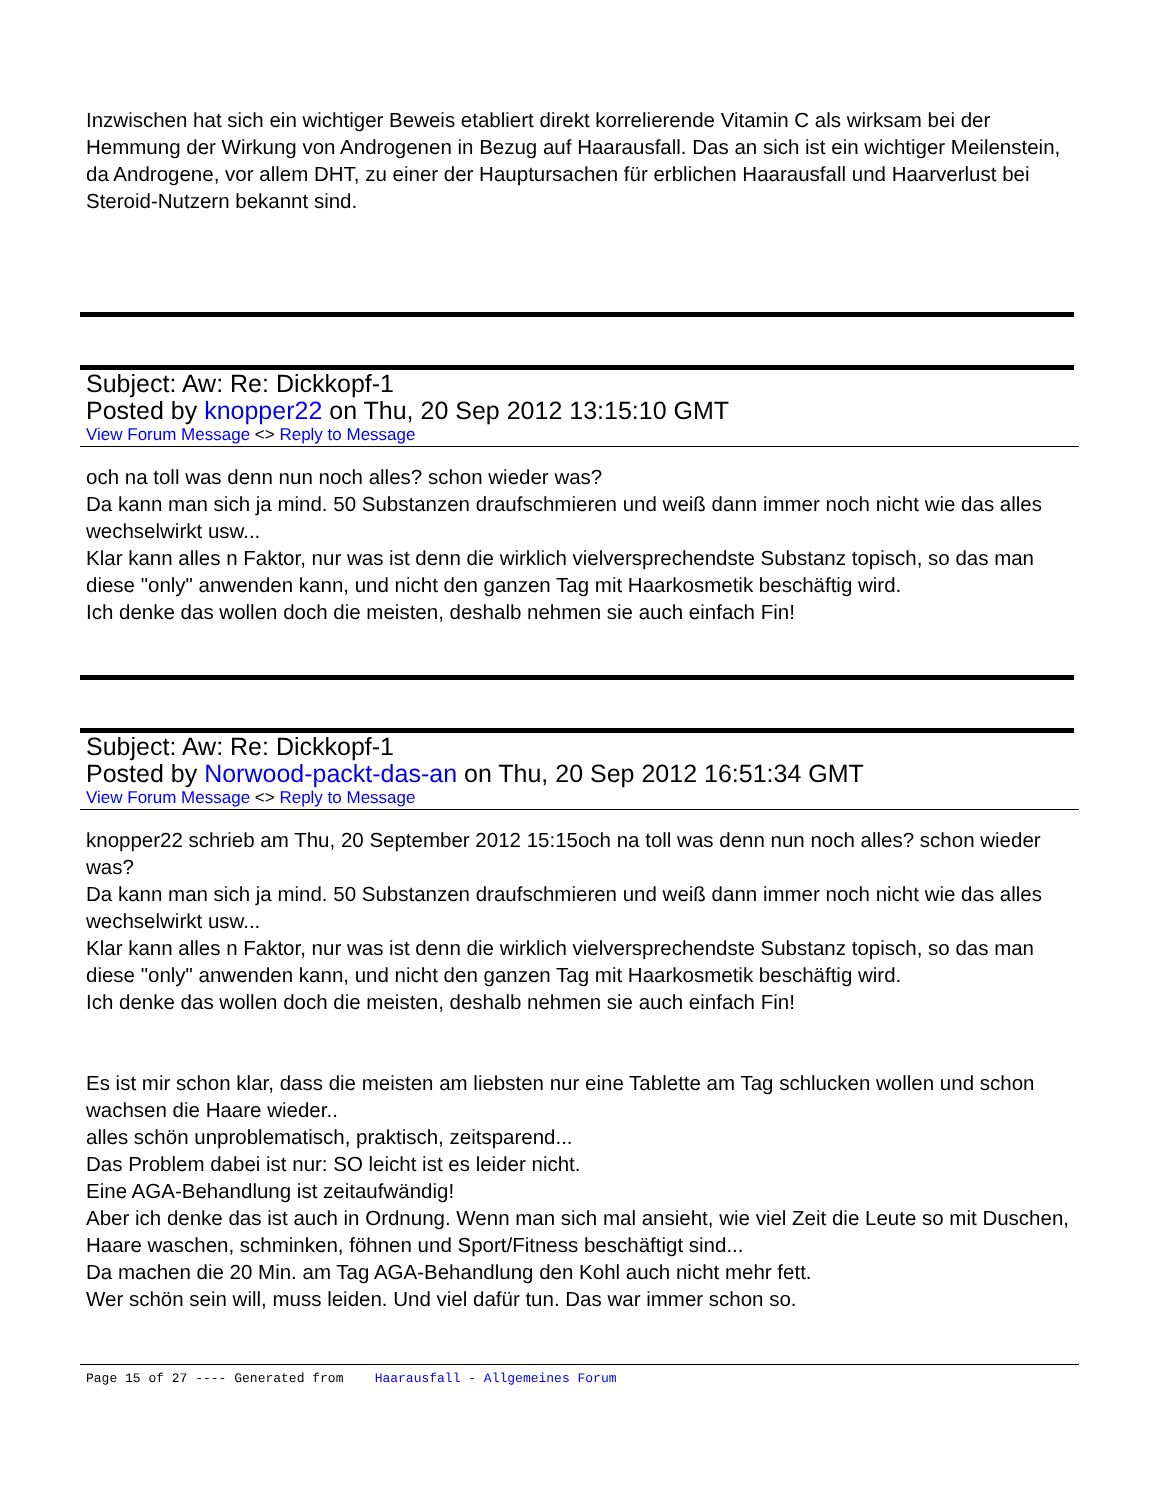Inzwischen hat sich ein wichtiger Beweis etabliert direkt korrelierende Vitamin C als wirksam bei der Hemmung der Wirkung von Androgenen in Bezug auf Haarausfall. Das an sich ist ein wichtiger Meilenstein, da Androgene, vor allem DHT, zu einer der Hauptursachen für erblichen Haarausfall und Haarverlust bei Steroid-Nutzern bekannt sind.
Subject: Aw: Re: Dickkopf-1
Posted by knopper22 on Thu, 20 Sep 2012 13:15:10 GMT
View Forum Message <> Reply to Message
och na toll was denn nun noch alles? schon wieder was?
Da kann man sich ja mind. 50 Substanzen draufschmieren und weiß dann immer noch nicht wie das alles wechselwirkt usw...
Klar kann alles n Faktor, nur was ist denn die wirklich vielversprechendste Substanz topisch, so das man diese "only" anwenden kann, und nicht den ganzen Tag mit Haarkosmetik beschäftig wird.
Ich denke das wollen doch die meisten, deshalb nehmen sie auch einfach Fin!
Subject: Aw: Re: Dickkopf-1
Posted by Norwood-packt-das-an on Thu, 20 Sep 2012 16:51:34 GMT
View Forum Message <> Reply to Message
knopper22 schrieb am Thu, 20 September 2012 15:15och na toll was denn nun noch alles? schon wieder was?
Da kann man sich ja mind. 50 Substanzen draufschmieren und weiß dann immer noch nicht wie das alles wechselwirkt usw...
Klar kann alles n Faktor, nur was ist denn die wirklich vielversprechendste Substanz topisch, so das man diese "only" anwenden kann, und nicht den ganzen Tag mit Haarkosmetik beschäftig wird.
Ich denke das wollen doch die meisten, deshalb nehmen sie auch einfach Fin!
Es ist mir schon klar, dass die meisten am liebsten nur eine Tablette am Tag schlucken wollen und schon wachsen die Haare wieder..
alles schön unproblematisch, praktisch, zeitsparend...
Das Problem dabei ist nur: SO leicht ist es leider nicht.
Eine AGA-Behandlung ist zeitaufwändig!
Aber ich denke das ist auch in Ordnung. Wenn man sich mal ansieht, wie viel Zeit die Leute so mit Duschen, Haare waschen, schminken, föhnen und Sport/Fitness beschäftigt sind...
Da machen die 20 Min. am Tag AGA-Behandlung den Kohl auch nicht mehr fett.
Wer schön sein will, muss leiden. Und viel dafür tun. Das war immer schon so.
Page 15 of 27 ---- Generated from Haarausfall - Allgemeines Forum